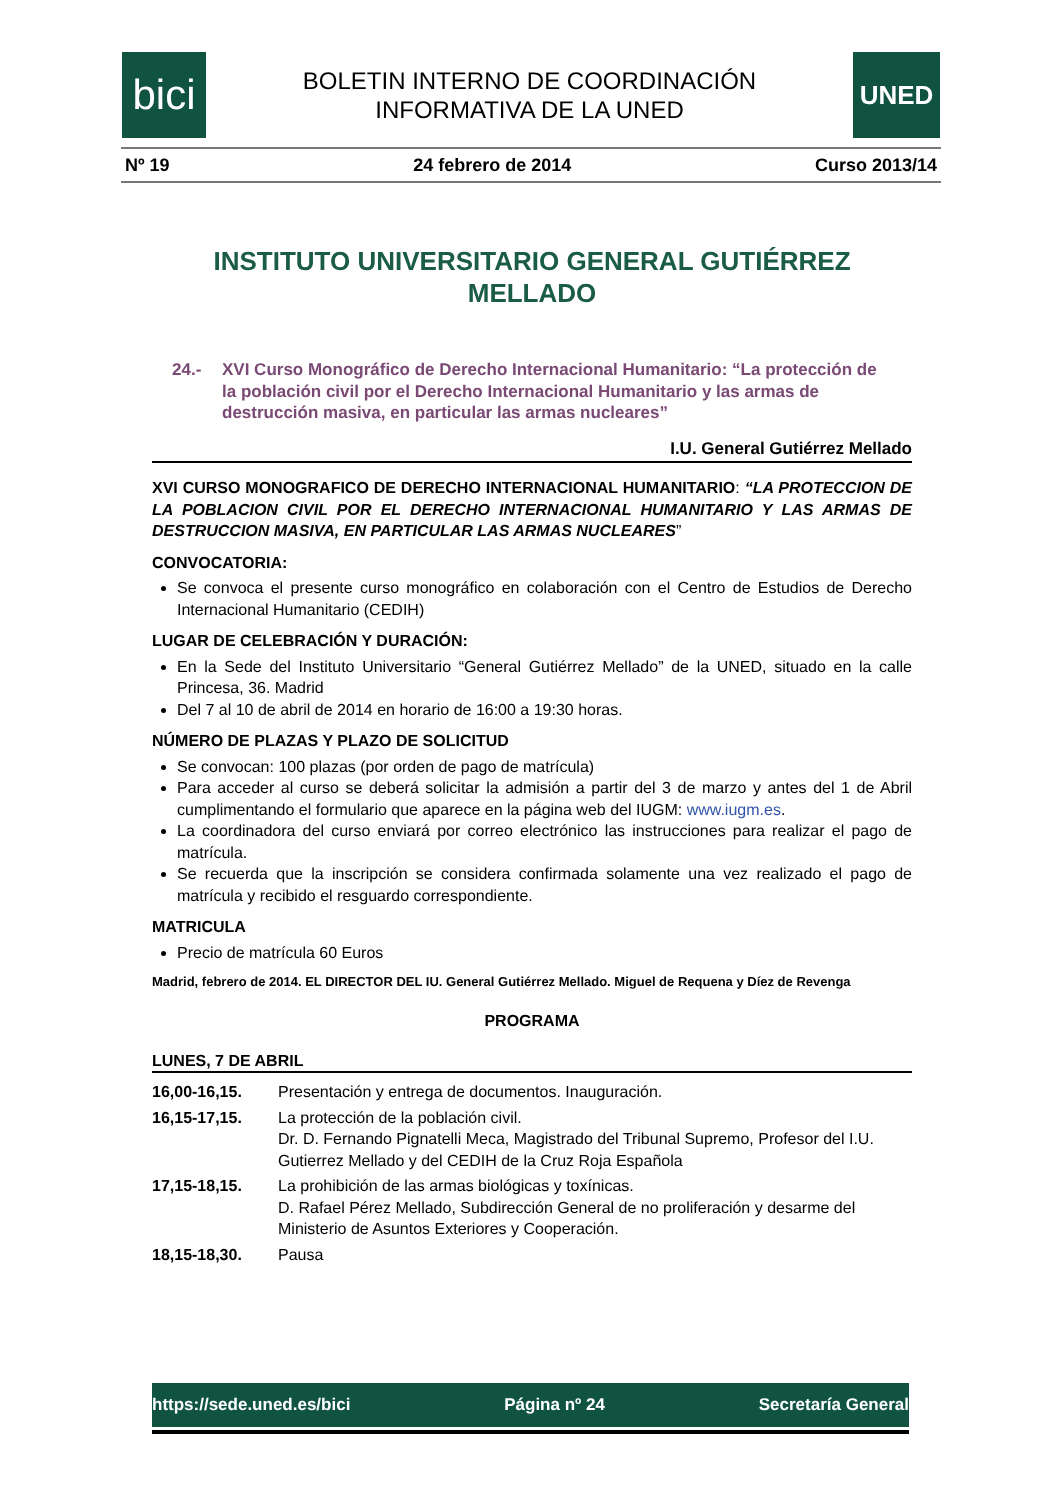bici
BOLETIN INTERNO DE COORDINACIÓN
INFORMATIVA DE LA UNED
UNED
Nº 19 24 febrero de 2014 Curso 2013/14
INSTITUTO UNIVERSITARIO GENERAL GUTIÉRREZ MELLADO
24.- XVI Curso Monográfico de Derecho Internacional Humanitario: “La protección de la población civil por el Derecho Internacional Humanitario y las armas de destrucción masiva, en particular las armas nucleares”
I.U. General Gutiérrez Mellado
XVI CURSO MONOGRAFICO DE DERECHO INTERNACIONAL HUMANITARIO: “LA PROTECCION DE LA POBLACION CIVIL POR EL DERECHO INTERNACIONAL HUMANITARIO Y LAS ARMAS DE DESTRUCCION MASIVA, EN PARTICULAR LAS ARMAS NUCLEARES”
CONVOCATORIA:
Se convoca el presente curso monográfico en colaboración con el Centro de Estudios de Derecho Internacional Humanitario (CEDIH)
LUGAR DE CELEBRACIÓN Y DURACIÓN:
En la Sede del Instituto Universitario “General Gutiérrez Mellado” de la UNED, situado en la calle Princesa, 36. Madrid
Del 7 al 10 de abril de 2014 en horario de 16:00 a 19:30 horas.
NÚMERO DE PLAZAS Y PLAZO DE SOLICITUD
Se convocan: 100 plazas (por orden de pago de matrícula)
Para acceder al curso se deberá solicitar la admisión a partir del 3 de marzo y antes del 1 de Abril cumplimentando el formulario que aparece en la página web del IUGM: www.iugm.es.
La coordinadora del curso enviará por correo electrónico las instrucciones para realizar el pago de matrícula.
Se recuerda que la inscripción se considera confirmada solamente una vez realizado el pago de matrícula y recibido el resguardo correspondiente.
MATRICULA
Precio de matrícula 60 Euros
Madrid, febrero de 2014. EL DIRECTOR DEL IU. General Gutiérrez Mellado. Miguel de Requena y Díez de Revenga
PROGRAMA
LUNES, 7 DE ABRIL
| 16,00-16,15. | Presentación y entrega de documentos. Inauguración. |
| 16,15-17,15. | La protección de la población civil. Dr. D. Fernando Pignatelli Meca, Magistrado del Tribunal Supremo, Profesor del I.U. Gutierrez Mellado y del CEDIH de la Cruz Roja Española |
| 17,15-18,15. | La prohibición de las armas biológicas y toxínicas. D. Rafael Pérez Mellado, Subdirección General de no proliferación y desarme del Ministerio de Asuntos Exteriores y Cooperación. |
| 18,15-18,30. | Pausa |
https://sede.uned.es/bici Página nº 24 Secretaría General